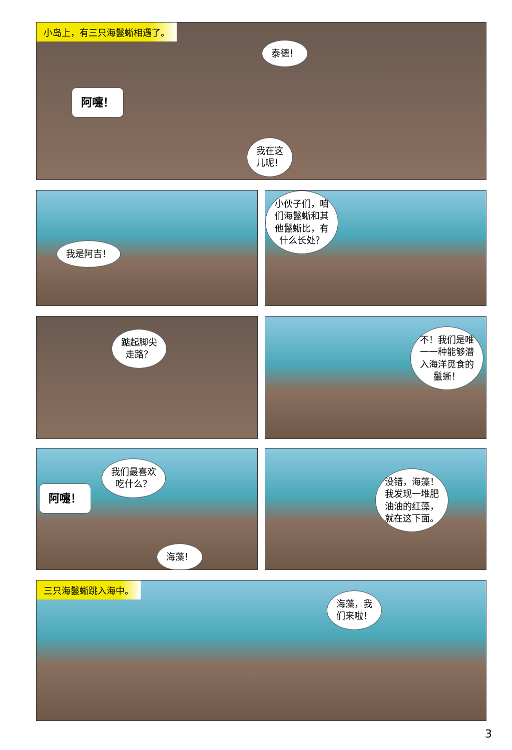小岛上，有三只海鬣蜥相遇了。
泰德！
阿嚏！
我在这
儿呢！
我是阿吉！
小伙子们，咱
们海鬣蜥和其
他鬣蜥比，有
什么长处？
踮起脚尖
走路？
不！我们是唯
一一种能够潜
入海洋觅食的
鬣蜥！
阿嚏！
我们最喜欢
吃什么？
海藻！
没错，海藻！
我发现一堆肥
油油的红藻，
就在这下面。
三只海鬣蜥跳入海中。
海藻，我
们来啦！
3